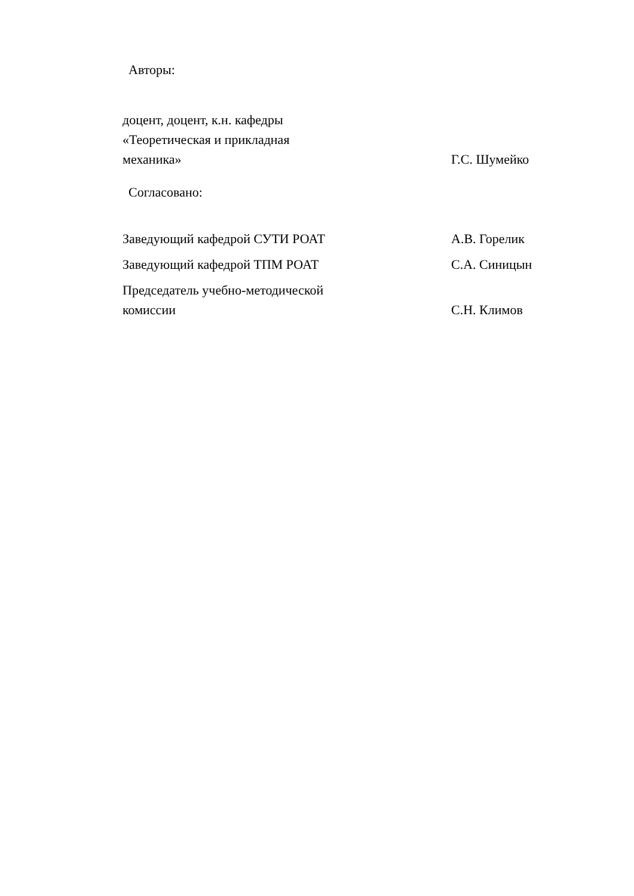Авторы:
| доцент, доцент, к.н. кафедры «Теоретическая и прикладная механика» | Г.С. Шумейко |
Согласовано:
| Заведующий кафедрой СУТИ РОАТ | А.В. Горелик |
| Заведующий кафедрой ТПМ РОАТ | С.А. Синицын |
| Председатель учебно-методической комиссии | С.Н. Климов |